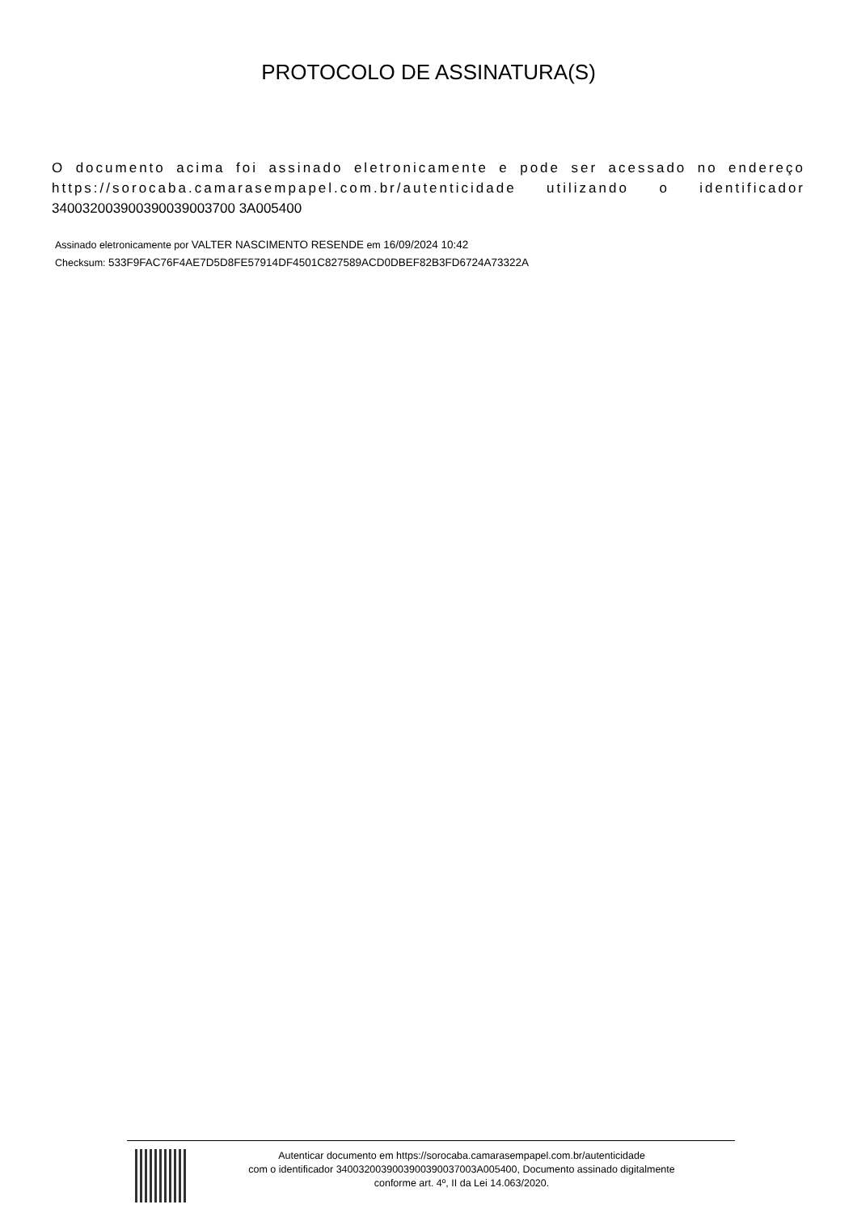PROTOCOLO DE ASSINATURA(S)
O documento acima foi assinado eletronicamente e pode ser acessado no endereço https://sorocaba.camarasempapel.com.br/autenticidade utilizando o identificador 340032003900390039003700 3A005400
Assinado eletronicamente por VALTER NASCIMENTO RESENDE em 16/09/2024 10:42
Checksum: 533F9FAC76F4AE7D5D8FE57914DF4501C827589ACD0DBEF82B3FD6724A73322A
Autenticar documento em https://sorocaba.camarasempapel.com.br/autenticidade
com o identificador 3400320039003900390037003A005400, Documento assinado digitalmente
conforme art. 4º, II da Lei 14.063/2020.